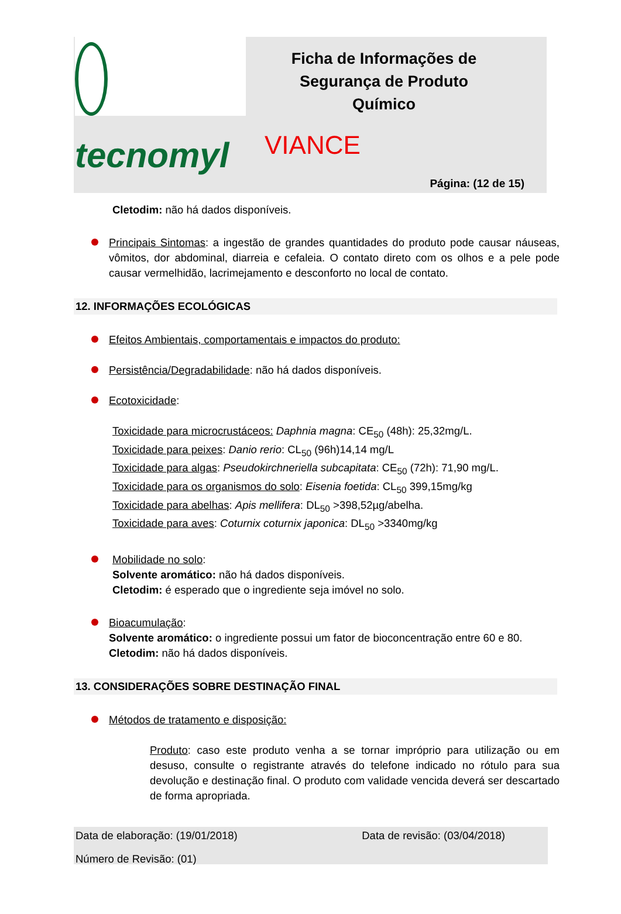tecnomyl
Ficha de Informações de Segurança de Produto Químico
VIANCE
Página: (12 de 15)
Cletodim: não há dados disponíveis.
Principais Sintomas: a ingestão de grandes quantidades do produto pode causar náuseas, vômitos, dor abdominal, diarreia e cefaleia. O contato direto com os olhos e a pele pode causar vermelhidão, lacrimejamento e desconforto no local de contato.
12. INFORMAÇÕES ECOLÓGICAS
Efeitos Ambientais, comportamentais e impactos do produto:
Persistência/Degradabilidade: não há dados disponíveis.
Ecotoxicidade:
Toxicidade para microcrustáceos: Daphnia magna: CE<sub>50</sub> (48h): 25,32mg/L.
Toxicidade para peixes: Danio rerio: CL<sub>50</sub> (96h)14,14 mg/L
Toxicidade para algas: Pseudokirchneriella subcapitata: CE<sub>50</sub> (72h): 71,90 mg/L.
Toxicidade para os organismos do solo: Eisenia foetida: CL<sub>50</sub> 399,15mg/kg
Toxicidade para abelhas: Apis mellifera: DL<sub>50</sub> >398,52µg/abelha.
Toxicidade para aves: Coturnix coturnix japonica: DL<sub>50</sub> >3340mg/kg
Mobilidade no solo:
Solvente aromático: não há dados disponíveis.
Cletodim: é esperado que o ingrediente seja imóvel no solo.
Bioacumulação:
Solvente aromático: o ingrediente possui um fator de bioconcentração entre 60 e 80.
Cletodim: não há dados disponíveis.
13. CONSIDERAÇÕES SOBRE DESTINAÇÃO FINAL
Métodos de tratamento e disposição:
Produto: caso este produto venha a se tornar impróprio para utilização ou em desuso, consulte o registrante através do telefone indicado no rótulo para sua devolução e destinação final. O produto com validade vencida deverá ser descartado de forma apropriada.
Data de elaboração: (19/01/2018) Data de revisão: (03/04/2018)
Número de Revisão: (01)